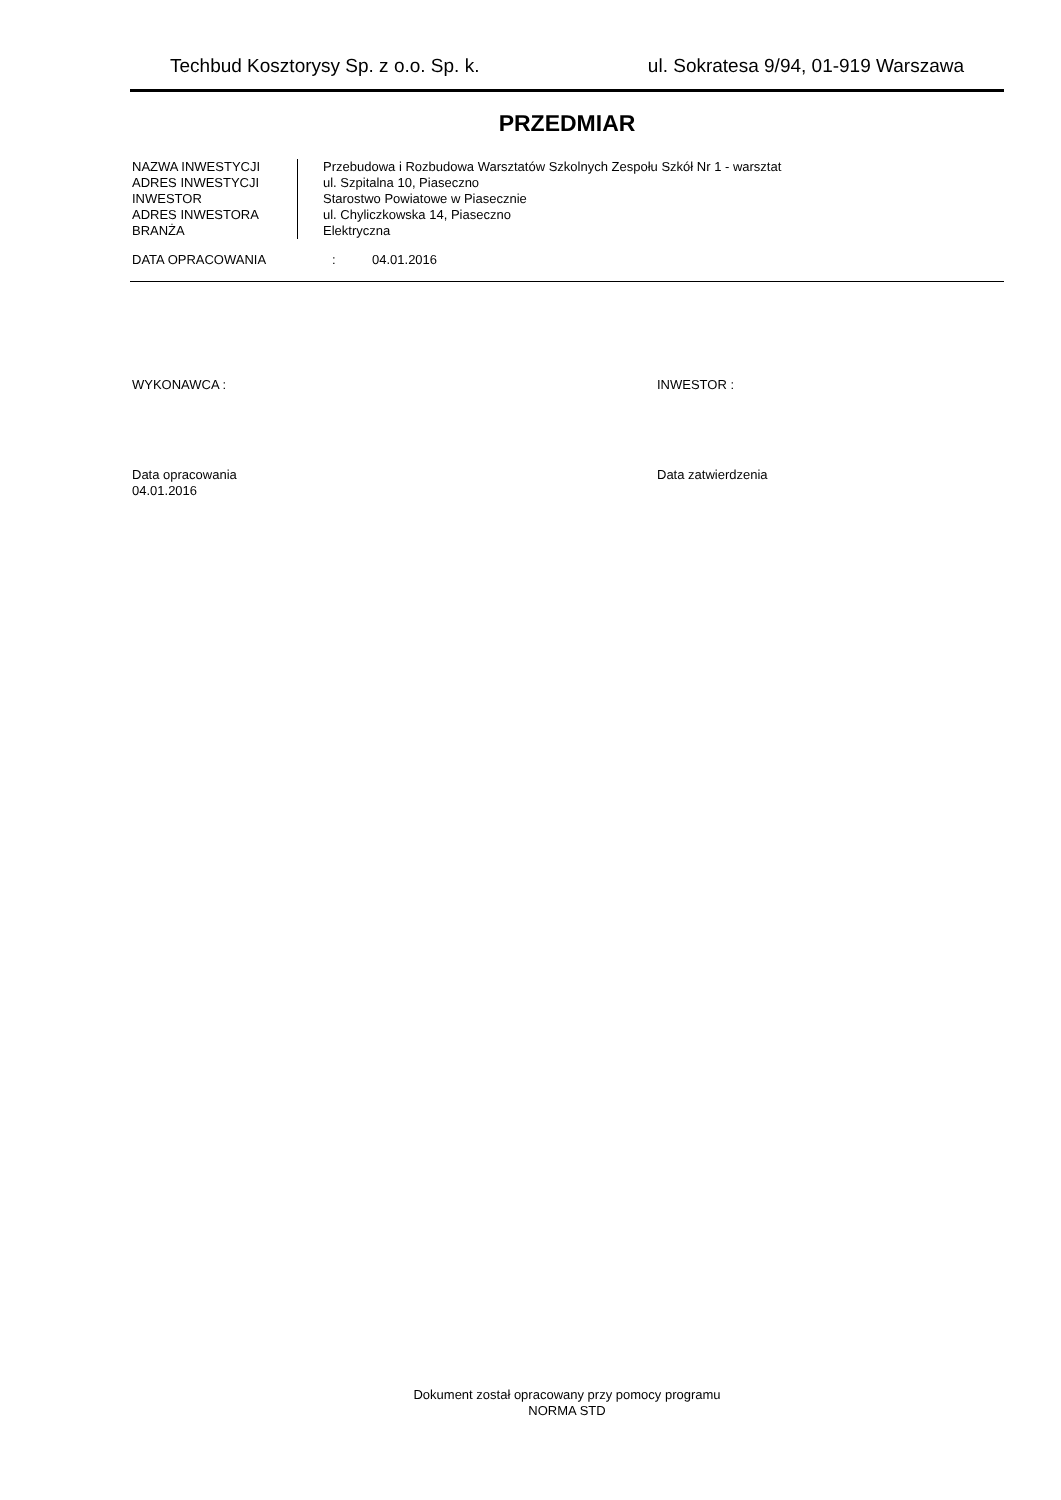Techbud Kosztorysy Sp. z o.o. Sp. k. ul. Sokratesa 9/94, 01-919 Warszawa
PRZEDMIAR
NAZWA INWESTYCJI
ADRES INWESTYCJI
INWESTOR
ADRES INWESTORA
BRANŻA
Przebudowa i Rozbudowa Warsztatów Szkolnych Zespołu Szkół Nr 1 - warsztat
ul. Szpitalna 10, Piaseczno
Starostwo Powiatowe w Piasecznie
ul. Chyliczkowska 14, Piaseczno
Elektryczna
DATA OPRACOWANIA: 04.01.2016
WYKONAWCA : INWESTOR :
Data opracowania
04.01.2016
Data zatwierdzenia
Dokument został opracowany przy pomocy programu
NORMA STD